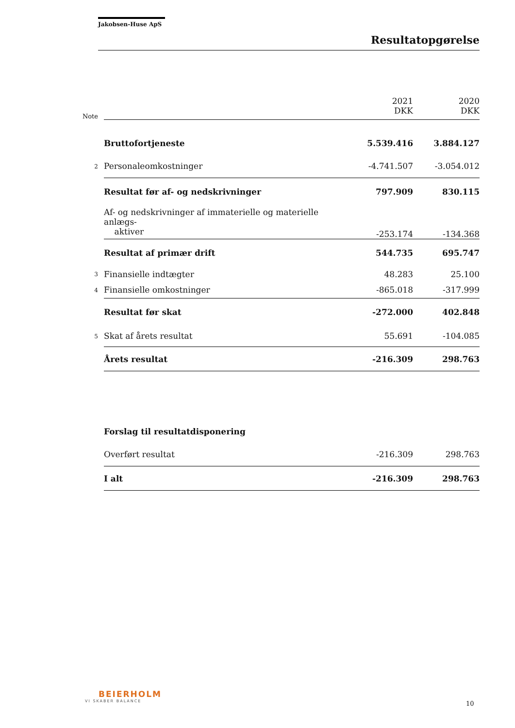Jakobsen-Huse ApS
Resultatopgørelse
| Note | | 2021 DKK | 2020 DKK |
| | Bruttofortjeneste | 5.539.416 | 3.884.127 |
| 2 | Personaleomkostninger | -4.741.507 | -3.054.012 |
| | Resultat før af- og nedskrivninger | 797.909 | 830.115 |
| | Af- og nedskrivninger af immaterielle og materielle anlægs- aktiver | -253.174 | -134.368 |
| | Resultat af primær drift | 544.735 | 695.747 |
| 3 | Finansielle indtægter | 48.283 | 25.100 |
| 4 | Finansielle omkostninger | -865.018 | -317.999 |
| | Resultat før skat | -272.000 | 402.848 |
| 5 | Skat af årets resultat | 55.691 | -104.085 |
| | Årets resultat | -216.309 | 298.763 |
| | Forslag til resultatdisponering | | |
| | Overført resultat | -216.309 | 298.763 |
| | I alt | -216.309 | 298.763 |
BEIERHOLM
VI SKABER BALANCE
10